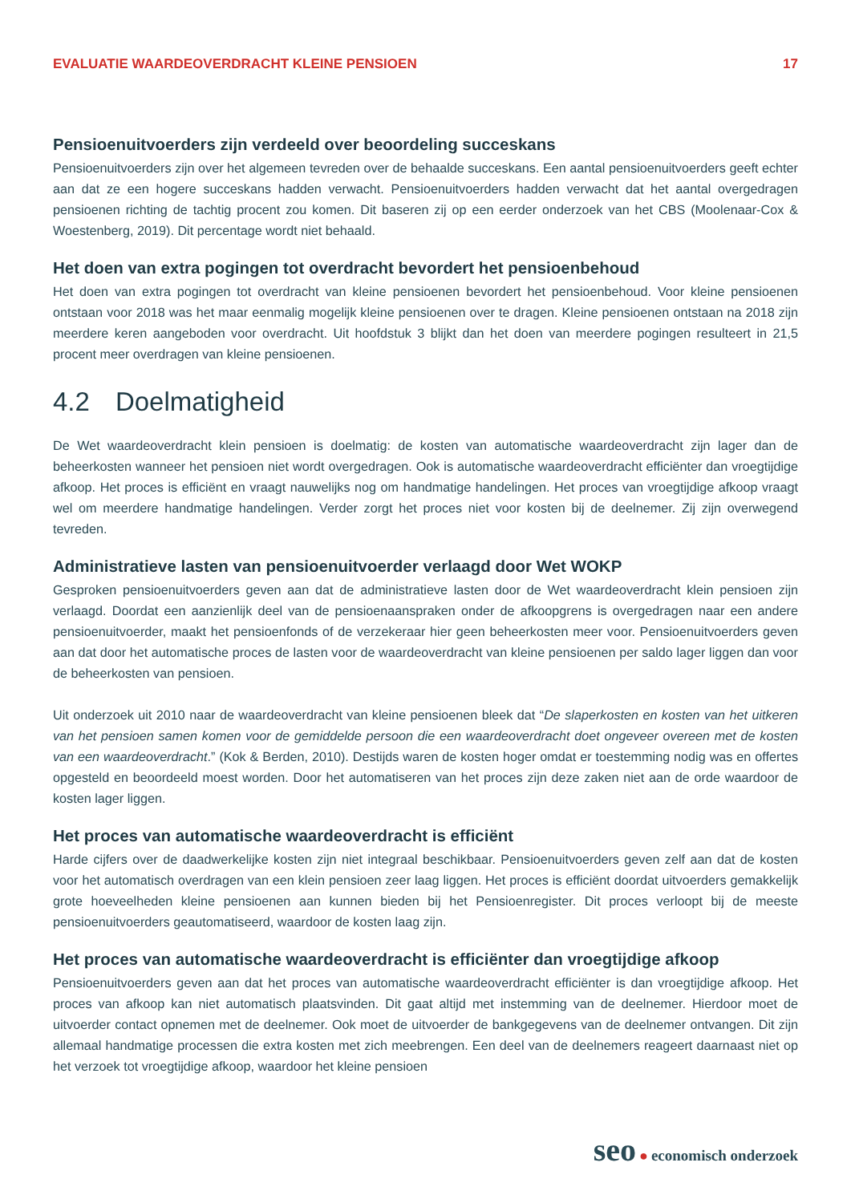EVALUATIE WAARDEOVERDRACHT KLEINE PENSIOEN 17
Pensioenuitvoerders zijn verdeeld over beoordeling succeskans
Pensioenuitvoerders zijn over het algemeen tevreden over de behaalde succeskans. Een aantal pensioenuitvoerders geeft echter aan dat ze een hogere succeskans hadden verwacht. Pensioenuitvoerders hadden verwacht dat het aantal overgedragen pensioenen richting de tachtig procent zou komen. Dit baseren zij op een eerder onderzoek van het CBS (Moolenaar-Cox & Woestenberg, 2019). Dit percentage wordt niet behaald.
Het doen van extra pogingen tot overdracht bevordert het pensioenbehoud
Het doen van extra pogingen tot overdracht van kleine pensioenen bevordert het pensioenbehoud. Voor kleine pensioenen ontstaan voor 2018 was het maar eenmalig mogelijk kleine pensioenen over te dragen. Kleine pensioenen ontstaan na 2018 zijn meerdere keren aangeboden voor overdracht. Uit hoofdstuk 3 blijkt dan het doen van meerdere pogingen resulteert in 21,5 procent meer overdragen van kleine pensioenen.
4.2 Doelmatigheid
De Wet waardeoverdracht klein pensioen is doelmatig: de kosten van automatische waardeoverdracht zijn lager dan de beheerkosten wanneer het pensioen niet wordt overgedragen. Ook is automatische waardeoverdracht efficiënter dan vroegtijdige afkoop. Het proces is efficiënt en vraagt nauwelijks nog om handmatige handelingen. Het proces van vroegtijdige afkoop vraagt wel om meerdere handmatige handelingen. Verder zorgt het proces niet voor kosten bij de deelnemer. Zij zijn overwegend tevreden.
Administratieve lasten van pensioenuitvoerder verlaagd door Wet WOKP
Gesproken pensioenuitvoerders geven aan dat de administratieve lasten door de Wet waardeoverdracht klein pensioen zijn verlaagd. Doordat een aanzienlijk deel van de pensioenaanspraken onder de afkoopgrens is overgedragen naar een andere pensioenuitvoerder, maakt het pensioenfonds of de verzekeraar hier geen beheerkosten meer voor. Pensioenuitvoerders geven aan dat door het automatische proces de lasten voor de waardeoverdracht van kleine pensioenen per saldo lager liggen dan voor de beheerkosten van pensioen.
Uit onderzoek uit 2010 naar de waardeoverdracht van kleine pensioenen bleek dat “De slaperkosten en kosten van het uitkeren van het pensioen samen komen voor de gemiddelde persoon die een waardeoverdracht doet ongeveer overeen met de kosten van een waardeoverdracht.” (Kok & Berden, 2010). Destijds waren de kosten hoger omdat er toestemming nodig was en offertes opgesteld en beoordeeld moest worden. Door het automatiseren van het proces zijn deze zaken niet aan de orde waardoor de kosten lager liggen.
Het proces van automatische waardeoverdracht is efficiënt
Harde cijfers over de daadwerkelijke kosten zijn niet integraal beschikbaar. Pensioenuitvoerders geven zelf aan dat de kosten voor het automatisch overdragen van een klein pensioen zeer laag liggen. Het proces is efficiënt doordat uitvoerders gemakkelijk grote hoeveelheden kleine pensioenen aan kunnen bieden bij het Pensioenregister. Dit proces verloopt bij de meeste pensioenuitvoerders geautomatiseerd, waardoor de kosten laag zijn.
Het proces van automatische waardeoverdracht is efficiënter dan vroegtijdige afkoop
Pensioenuitvoerders geven aan dat het proces van automatische waardeoverdracht efficiënter is dan vroegtijdige afkoop. Het proces van afkoop kan niet automatisch plaatsvinden. Dit gaat altijd met instemming van de deelnemer. Hierdoor moet de uitvoerder contact opnemen met de deelnemer. Ook moet de uitvoerder de bankgegevens van de deelnemer ontvangen. Dit zijn allemaal handmatige processen die extra kosten met zich meebrengen. Een deel van de deelnemers reageert daarnaast niet op het verzoek tot vroegtijdige afkoop, waardoor het kleine pensioen
seo ● economisch onderzoek